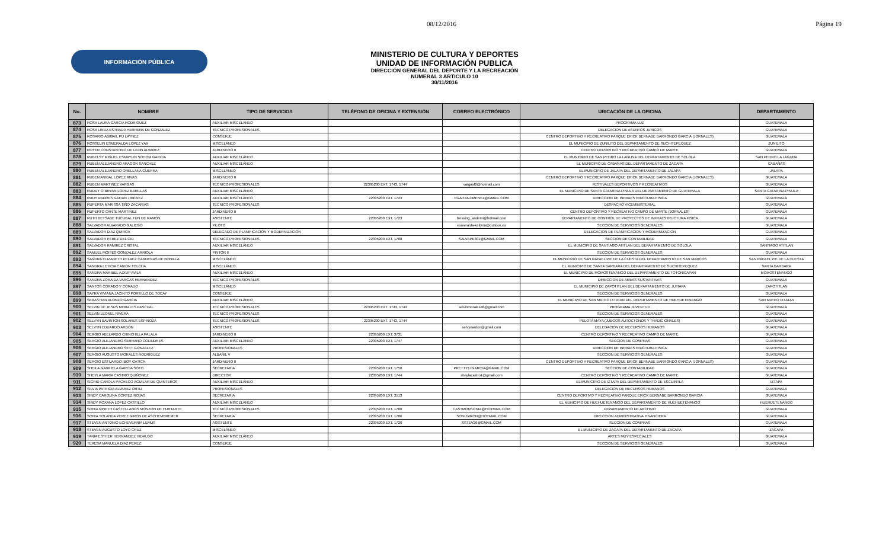08/12/2016 Página 19
INFORMACIÓN PÚBLICA
MINISTERIO DE CULTURA Y DEPORTES
UNIDAD DE INFORMACIÓN PUBLICA
DIRECCIÓN GENERAL DEL DEPORTE Y LA RECREACIÓN
NUMERAL 3 ARTICULO 10
30/11/2016
| No. | NOMBRE | TIPO DE SERVICIOS | TELÉFONO DE OFICINA Y EXTENSIÓN | CORREO ELECTRÓNICO | UBICACIÓN DE LA OFICINA | DEPARTAMENTO |
| --- | --- | --- | --- | --- | --- | --- |
| 873 | ROSA LAURA GARCIA RODRIGUEZ | AUXILIAR MISCELÁNEO | | | PROGRAMA LUZ | GUATEMALA |
| 874 | ROSA LINDA ESTRADA HERRERA DE GONZALEZ | TÉCNICO PROFESIONALES | | | DELEGACION DE ASUNTOS JURICOS | GUATEMALA |
| 875 | ROSARIO ABIGAIL PU LAYNEZ | CONSERJE | | | CENTRO DEPORTIVO Y RECREATIVO PARQUE ERICK BERNABE BARRONDO GARCIA (JORNALES) | GUATEMALA |
| 876 | ROSSELIN ESMERALDA LOPEZ YAX | MISCELÁNEO | | | EL MUNICIPIO DE ZUNILITO DEL DEPARTAMENTO DE SUCHITEPEQUEZ | ZUNILITO |
| 877 | ROYER CONSTANTINO DE LEON ALVAREZ | JARDINERO II | | | CENTRO DEPORTIVO Y RECREATIVO CAMPO DE MARTE | GUATEMALA |
| 878 | RUBELSY MIGUEL ESMAYLIN SOHOM GARCIA | AUXILIAR MISCELÁNEO | | | EL MUNICIPIO DE SAN PEDRO LA LAGUNA DEL DEPARTAMENTO DE SOLOLA | SAN PEDRO LA LAGUNA |
| 879 | RUBEN ALEJANDRO ARAGON SANCHEZ | AUXILIAR MISCELÁNEO | | | EL MUNICIPIO DE CABAÑAS DEL DEPARTAMENTO DE ZACAPA | CABAÑAS |
| 880 | RUBEN ALEJANDRO ORELLANA GUERRA | MISCELÁNEO | | | EL MUNICIPIO DE JALAPA DEL DEPARTAMENTO DE JALAPA | JALAPA |
| 881 | RUBEN ANIBAL LOPEZ RIVAS | JARDINERO II | | | CENTRO DEPORTIVO Y RECREATIVO PARQUE ERICK BERNABE BARRONDO GARCIA (JORNALES) | GUATEMALA |
| 882 | RUBEN MARTINEZ VARGAS | TÉCNICO PROFESIONALES | 22395200 EXT. 1743, 1744 | vargasf6@hotmail.com | FESTIVALES DEPORTIVOS Y RECREATIVOS | GUATEMALA |
| 883 | RUDDY O´BRYAN LOPEZ BARILLAS | AUXILIAR MISCELÁNEO | | | EL MUNICIPIO DE SANTA CATARINA PINULA DEL DEPARTAMENTO DE GUATEMALA | SANTA CATARINA PINULA |
| 884 | RUDY ANDRES GAITAN JIMENEZ | AUXILIAR MISCELÁNEO | 22395200 EXT. 1723 | FGAITANJIMENEZ@GMAIL.COM | DIRECCION DE INFRAESTRUCTURA FISICA | GUATEMALA |
| 885 | RUPERTA MARISSA TIÑO ZACARIAS | TÉCNICO PROFESIONALES | | | DESPACHO VICEMINISTERIAL | GUATEMALA |
| 886 | RUPERTO CANTE MARTINEZ | JARDINERO II | | | CENTRO DEPORTIVO Y RECREATIVO CAMPO DE MARTE (JORNALES) | GUATEMALA |
| 887 | RUTH BETSABE TUCUBAL TUN DE RAMON | ASISTENTE | 22395200 EXT. 1723 | blessing_andemi@hotmail.com | DEPARTAMENTO DE CONTROL DE PROYECTOS DE INFRAESTRUCTURA FISICA | GUATEMALA |
| 888 | SALVADOR ALVARADO GALIEGO | PILOTO | | esmeralda-keilynn@outlook.es | SECCION DE SERVICIOS GENERALES | GUATEMALA |
| 889 | SALVADOR DIAZ QUIROA | DELEGADO DE PLANIFICACIÓN Y MODERNIZACIÓN | | | DELEGACION DE PLANIFICACION Y MODERNIZACION | GUATEMALA |
| 890 | SALVADOR PEREZ DEL CID | TÉCNICO PROFESIONALES | 22395200 EXT. 1708 | SALVAPE301@GMAIL.COM | SECCION DE CONTABILIDAD | GUATEMALA |
| 891 | SALVADOR RAMIREZ CRISTAL | AUXILIAR MISCELÁNEO | | | EL MUNICIPIO DE SANTIAGO ATITLAN DEL DEPARTAMENTO DE SOLOLA | SANTIAGO ATITLAN |
| 892 | SAMUEL MOISES GONZALEZ ARRIOLA | PINTOR II | | | SECCION DE SERVICIOS GENERALES | GUATEMALA |
| 893 | SANDRA ELIZABETH PELAEZ CARDENAS DE BONILLA | MISCELÁNEO | | | EL MUNICIPIO DE SAN RAFAEL PIE DE LA CUESTA DEL DEPARTAMENTO DE SAN MARCOS | SAN RAFAEL PIE DE LA CUESTA |
| 894 | SANDRA LETICIA CAIXON TOLCHA | MISCELÁNEO | | | EL MUNICIPIO DE SANTA BARBARA DEL DEPARTAMENTO DE SUCHITEPEQUEZ | SANTA BARBARA |
| 895 | SANDRA MARIBEL AJXUP AVILA | AUXILIAR MISCELÁNEO | | | EL MUNICIPIO DE MOMOSTENANGO DEL DEPARTAMENTO DE TOTONICAPAN | MOMOSTENANGO |
| 896 | SANDRA ZORAIDA VARGAS HERNANDEZ | TÉCNICO PROFESIONALES | | | DIRECCION DE AREAS SUSTANTIVAS | GUATEMALA |
| 897 | SANTOS CORADO Y CORADO | MISCELÁNEO | | | EL MUNICIPIO DE ZAPOTITLAN DEL DEPARTAMENTO DE JUTIAPA | ZAPOTITLAN |
| 898 | SAYRA VIVIANA JACINTO PORTILLO DE TOCAY | CONSERJE | | | SECCION DE SERVICIOS GENERALES | GUATEMALA |
| 899 | SEBASTIAN ALONZO GARCIA | AUXILIAR MISCELÁNEO | | | EL MUNICIPIO DE SAN MATEO IXTATAN DEL DEPARTAMENTO DE HUEHUETENANGO | SAN MATEO IXTATAN |
| 900 | SELVIN DE JESUS MORALES PASCUAL | TÉCNICO PROFESIONALES | 22395200 EXT. 1743, 1744 | selvinmorales48@gmail.com | PROGRAMA JUVENTUD | GUATEMALA |
| 901 | SELVIN LEONEL RIVERA | TÉCNICO PROFESIONALES | | | SECCION DE SERVICIOS GENERALES | GUATEMALA |
| 902 | SELVYN BAVINTON SOLARES ESPINOZA | TÉCNICO PROFESIONALES | 22395200 EXT. 1743, 1744 | | PELOTA MAYA (JUEGOS AUTOCTONOS Y TRADICIONALES) | GUATEMALA |
| 903 | SELVYN EDUARDO ARDON | ASISTENTE | | selvynardon@gmail.com | DELEGACION DE RECURSOS HUMANOS | GUATEMALA |
| 904 | SERGIO ABELARDO CHINCHILLA PALALA | JARDINERO II | 22395200 EXT. 3731 | | CENTRO DEPORTIVO Y RECREATIVO CAMPO DE MARTE | GUATEMALA |
| 905 | SERGIO ALEJANDRO SERRANO COLINDRES | AUXILIAR MISCELÁNEO | 22395200 EXT. 1747 | | SECCION DE COMPRAS | GUATEMALA |
| 906 | SERGIO ALEJANDRO SETT GONZALEZ | PROFESIONALES | | | DIRECCION DE INFRAESTRUCTURA FISICA | GUATEMALA |
| 907 | SERGIO AUGUSTO MORALES RODRIGUEZ | ALBAÑIL V | | | SECCION DE SERVICIOS GENERALES | GUATEMALA |
| 908 | SERGIO ESTUARDO IBOY GATICA | JARDINERO II | | | CENTRO DEPORTIVO Y RECREATIVO PARQUE ERICK BERNABE BARRONDO GARCIA (JORNALES) | GUATEMALA |
| 909 | SHEILA GABRIELA GARCIA SOTO | SECRETARIA | 22395200 EXT. 1750 | PRETTY17GARCIA@GMAIL.COM | SECCION DE CONTABILIDAD | GUATEMALA |
| 910 | SHEYLA MARIA CASTRO QUIÑONEZ | DIRECTOR | 22395200 EXT. 1744 | sheylacastro1@gmail.com | CENTRO DEPORTIVO Y RECREATIVO CAMPO DE MARTE | GUATEMALA |
| 911 | SIGRID CAROLA PACHECO AGUILAR DE QUINTEROS | AUXILIAR MISCELÁNEO | | | EL MUNICIPIO DE IZTAPA DEL DEPARTAMENTO DE ESCUINTLA | IZTAPA |
| 912 | SILVIA PATRICIA ALVAREZ ORTIZ | PROFESIONALES | | | DELEGACION DE RECURSOS HUMANOS | GUATEMALA |
| 913 | SINDY CAROLINA CORTEZ ROJAS | SECRETARIA | 22395200 EXT. 3513 | | CENTRO DEPORTIVO Y RECREATIVO PARQUE ERICK BERNABE BARRONDO GARCIA | GUATEMALA |
| 914 | SINDY ROXANA LOPEZ CASTILLO | AUXILIAR MISCELÁNEO | | | EL MUNICIPIO DE HUEHUETENANGO DEL DEPARTAMENTO DE HUEHUETENANGO | HUEHUETENANGO |
| 915 | SONIA NINETH CASTELLANOS MONZON DE HURTARTE | TÉCNICO PROFESIONALES | 22395200 EXT. 1700 | CASTMONSONIA@HOTMAIL.COM | DEPARTAMENTO DE ARCHIVO | GUATEMALA |
| 916 | SONIA YOLANDA PEREZ GIRON DE ASCHEMBREMER | SECRETARIA | 22395200 EXT. 1706 | SONI.GIRON@HOTMAIL.COM | DIRECCION ADMINISTRATIVA FINANCIERA | GUATEMALA |
| 917 | STEVEN ANTONIO ECHEVERRIA LEMUS | ASISTENTE | 22395200 EXT. 1720 | SSTEV26@GMAIL.COM | SECCION DE COMPRAS | GUATEMALA |
| 918 | STEVEN AUGUSTO LOYO CRUZ | MISCELÁNEO | | | EL MUNICIPIO DE ZACAPA DEL DEPARTAMENTO DE ZACAPA | ZACAPA |
| 919 | TANIA ESTHER HERNANDEZ HIDALGO | AUXILIAR MISCELÁNEO | | | ARTES MUY ESPECIALES | GUATEMALA |
| 920 | TERESA MANUELA DIAZ PEREZ | CONSERJE | | | SECCION DE SERVICIOS GENERALES | GUATEMALA |